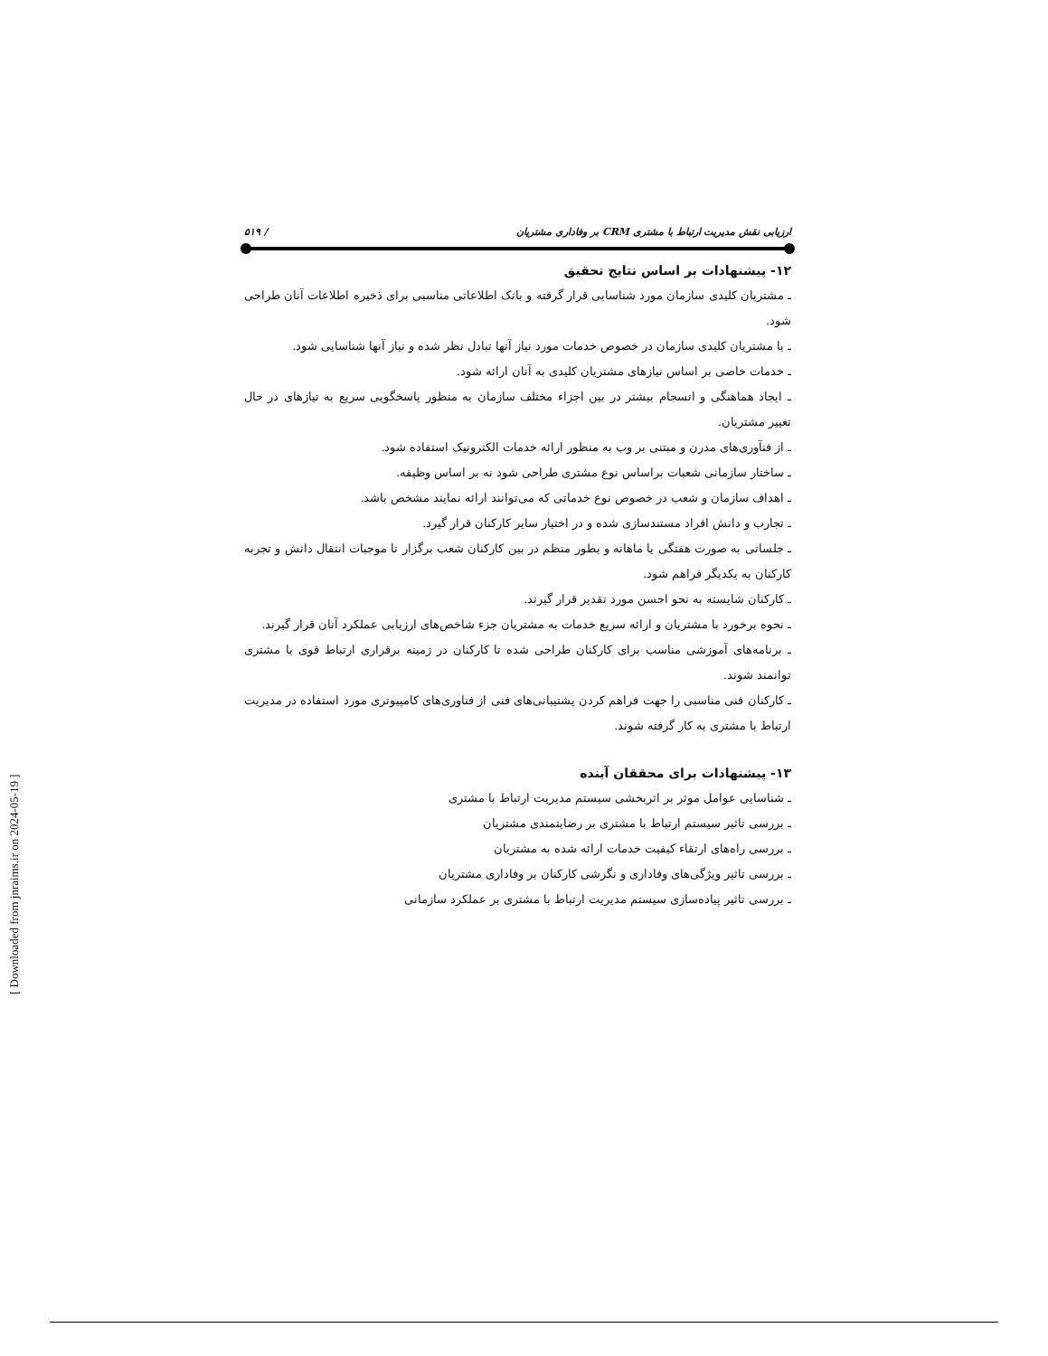ارزیابی نقش مدیریت ارتباط با مشتری CRM بر وفاداری مشتریان / ۵۱۹
۱۲- پیشنهادات بر اساس نتایج تحقیق
ـ مشتریان کلیدی سازمان مورد شناسایی قرار گرفته و بانک اطلاعاتی مناسبی برای ذخیره اطلاعات آنان طراحی شود.
ـ با مشتریان کلیدی سازمان در خصوص خدمات مورد نیاز آنها تبادل نظر شده و نیاز آنها شناسایی شود.
ـ خدمات خاصی بر اساس نیازهای مشتریان کلیدی به آنان ارائه شود.
ـ ایجاد هماهنگی و انسجام بیشتر در بین اجزاء مختلف سازمان به منظور پاسخگویی سریع به نیازهای در حال تغییر مشتریان.
ـ از فنآوری‌های مدرن و مبتنی بر وب به منظور ارائه خدمات الکترونیک استفاده شود.
ـ ساختار سازمانی شعبات براساس نوع مشتری طراحی شود نه بر اساس وظیفه.
ـ اهداف سازمان و شعب در خصوص نوع خدماتی که می‌توانند ارائه نمایند مشخص باشد.
ـ تجارب و دانش افراد مستندسازی شده و در اختیار سایر کارکنان قرار گیرد.
ـ جلساتی به صورت هفتگی یا ماهانه و بطور منظم در بین کارکنان شعب برگزار تا موجبات انتقال دانش و تجربه کارکنان به یکدیگر فراهم شود.
ـ کارکنان شایسته به نحو احسن مورد تقدیر قرار گیرند.
ـ نحوه برخورد با مشتریان و ارائه سریع خدمات به مشتریان جزء شاخص‌های ارزیابی عملکرد آنان قرار گیرند.
ـ برنامه‌های آموزشی مناسب برای کارکنان طراحی شده تا کارکنان در زمینه برقراری ارتباط قوی با مشتری توانمند شوند.
ـ کارکنان فنی مناسبی را جهت فراهم کردن پشتیبانی‌های فنی از فناوری‌های کامپیوتری مورد استفاده در مدیریت ارتباط با مشتری به کار گرفته شوند.
۱۳- پیشنهادات برای محققان آینده
ـ شناسایی عوامل موثر بر اثربخشی سیستم مدیریت ارتباط با مشتری
ـ بررسی تاثیر سیستم ارتباط با مشتری بر رضایتمندی مشتریان
ـ بررسی راه‌های ارتقاء کیفیت خدمات ارائه شده به مشتریان
ـ بررسی تاثیر ویژگی‌های وفاداری و نگرشی کارکنان بر وفاداری مشتریان
ـ بررسی تاثیر پیاده‌سازی سیستم مدیریت ارتباط با مشتری بر عملکرد سازمانی
[ Downloaded from jnraims.ir on 2024-05-19 ]